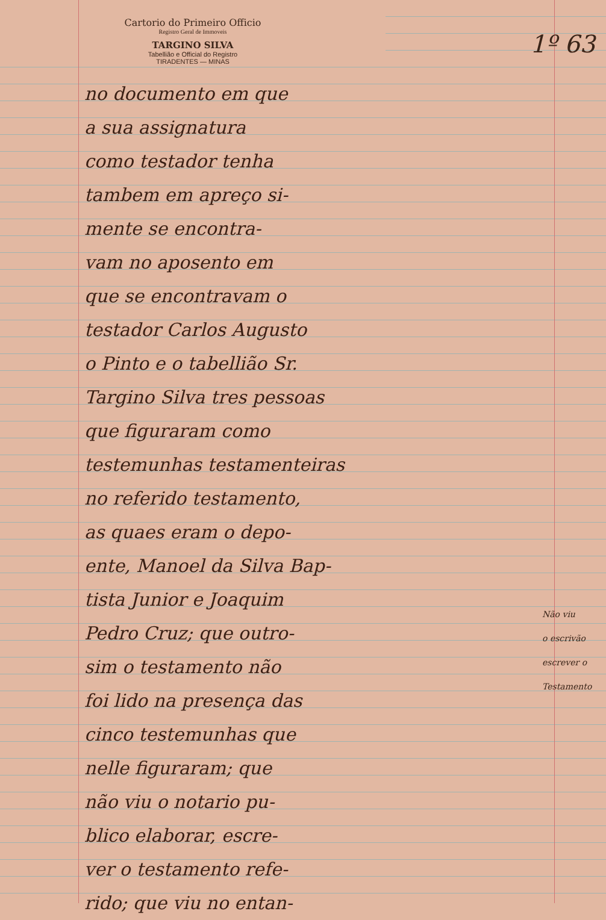Cartorio do Primeiro Officio
Registro Geral de Immoveis
TARGINO SILVA
Tabellião e Official do Registro
TIRADENTES — MINAS
1º 63
no documento em que
a sua assignatura
como testador tenha
tambem em apreço si-
mente se encontra-
vam no aposento em
que se encontravam o
testador Carlos Augusto
o Pinto e o tabellião Sr.
Targino Silva tres pessoas
que figuraram como
testemunhas testamenteiras
no referido testamento,
as quaes eram o depo-
ente, Manoel da Silva Bap-
tista Junior e Joaquim
Pedro Cruz; que outro-
sim o testamento não
foi lido na presença das
cinco testemunhas que
nelle figuraram; que
não viu o notario pu-
blico elaborar, escre-
ver o testamento refe-
rido; que viu no entan-
Não viu
o escrivão
escrever o
Testamento